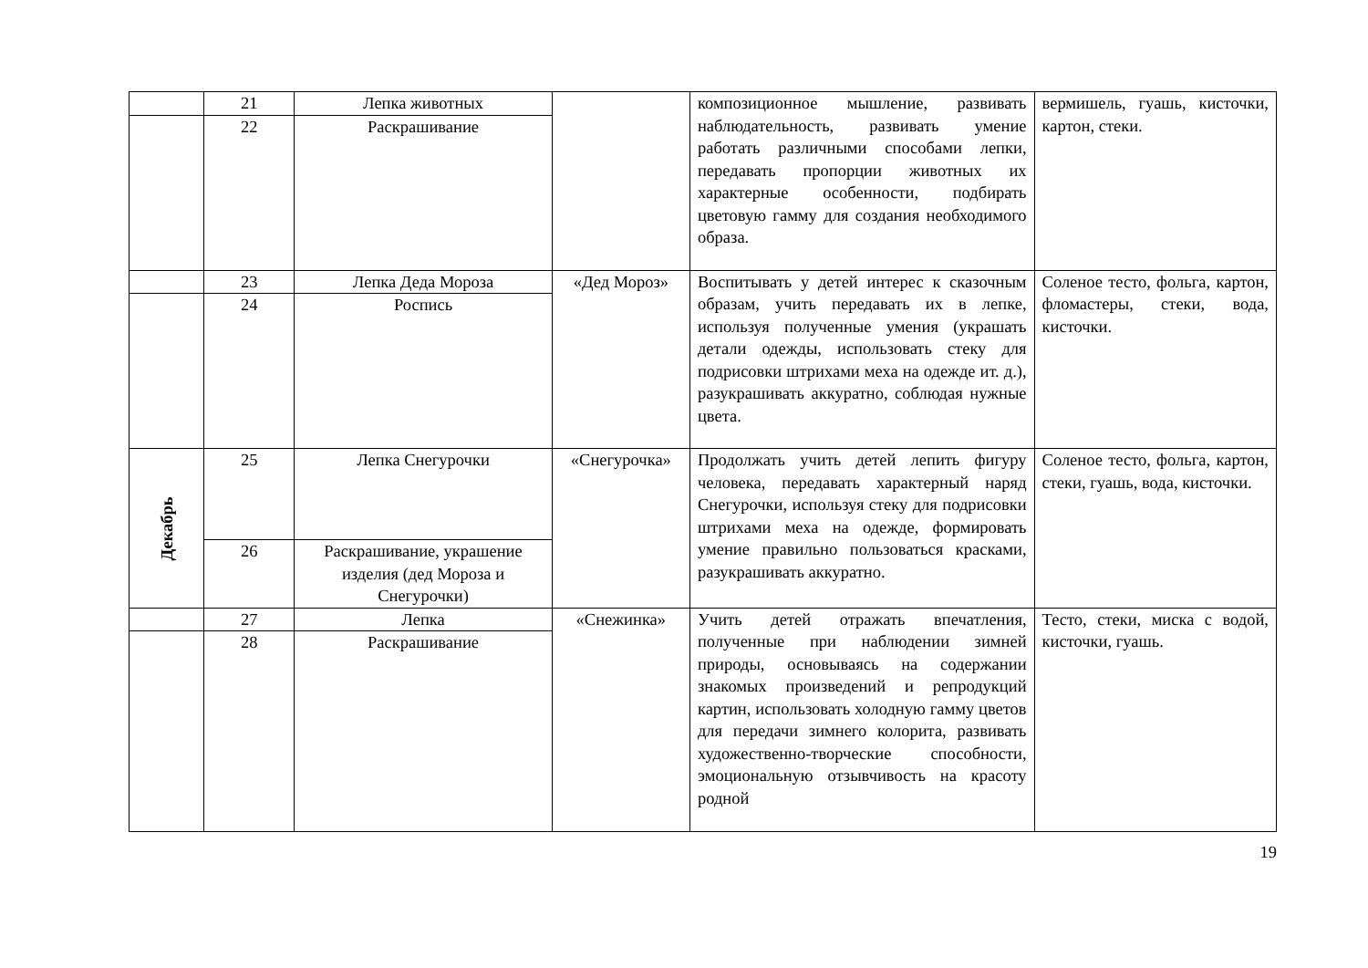| | 21 | Лепка животных | | композиционное мышление, развивать наблюдательность, развивать умение работать различными способами лепки, передавать пропорции животных их характерные особенности, подбирать цветовую гамму для создания необходимого образа. | вермишель, гуашь, кисточки, картон, стеки. |
| | 22 | Раскрашивание | | | |
| | 23 | Лепка Деда Мороза | «Дед Мороз» | Воспитывать у детей интерес к сказочным образам, учить передавать их в лепке, используя полученные умения (украшать детали одежды, использовать стеку для подрисовки штрихами меха на одежде ит. д.), разукрашивать аккуратно, соблюдая нужные цвета. | Соленое тесто, фольга, картон, фломастеры, стеки, вода, кисточки. |
| | 24 | Роспись | | | |
| Декабрь | 25 | Лепка Снегурочки | «Снегурочка» | Продолжать учить детей лепить фигуру человека, передавать характерный наряд Снегурочки, используя стеку для подрисовки штрихами меха на одежде, формировать умение правильно пользоваться красками, разукрашивать аккуратно. | Соленое тесто, фольга, картон, стеки, гуашь, вода, кисточки. |
| | 26 | Раскрашивание, украшение изделия (дед Мороза и Снегурочки) | | | |
| | 27 | Лепка | «Снежинка» | Учить детей отражать впечатления, полученные при наблюдении зимней природы, основываясь на содержании знакомых произведений и репродукций картин, использовать холодную гамму цветов для передачи зимнего колорита, развивать художественно-творческие способности, эмоциональную отзывчивость на красоту родной | Тесто, стеки, миска с водой, кисточки, гуашь. |
| | 28 | Раскрашивание | | | |
19